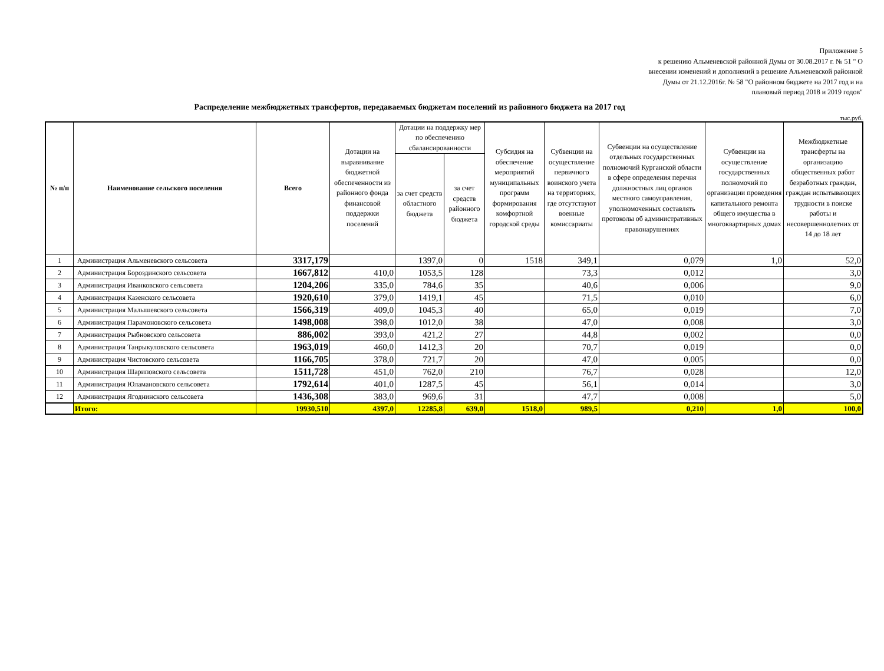Приложение 5
к решению Альменевской районной Думы от 30.08.2017 г. № 51 " О
внесении изменений и дополнений в решение Альменевской районной
Думы от 21.12.2016г. № 58 "О районном бюджете на 2017 год и на
плановый период 2018 и 2019 годов"
Распределение межбюджетных трансфертов, передаваемых бюджетам поселений из районного бюджета на 2017 год
тыс.руб.
| № п/п | Наименование сельского поселения | Всего | Дотации на выравнивание бюджетной обеспеченности из районного фонда финансовой поддержки поселений | Дотации на поддержку мер по обеспечению сбалансированности | | Субсидия на обеспечение мероприятий муниципальных программ формирования комфортной городской среды | Субвенции на осуществление первичного воинского учета на территориях, где отсутствуют военные комиссариаты | Субвенции на осуществление отдельных государственных полномочий Курганской области в сфере определения перечня должностных лиц органов местного самоуправления, уполномоченных составлять протоколы об административных правонарушениях | Субвенции на осуществление государственных полномочий по организации проведения капитального ремонта общего имущества в многоквартирных домах | Межбюджетные трансферты на организацию общественных работ безработных граждан, граждан испытывающих трудности в поиске работы и несовершеннолетних от 14 до 18 лет |
| --- | --- | --- | --- | --- | --- | --- | --- | --- | --- | --- |
| | | | | за счет средств областного бюджета | за счет средств районного бюджета | | | | | |
| 1 | Администрация Альменевского сельсовета | 3317,179 | | 1397,0 | 0 | 1518 | 349,1 | 0,079 | 1,0 | 52,0 |
| 2 | Администрация Бороздинского сельсовета | 1667,812 | 410,0 | 1053,5 | 128 | | 73,3 | 0,012 | | 3,0 |
| 3 | Администрация Иванковского сельсовета | 1204,206 | 335,0 | 784,6 | 35 | | 40,6 | 0,006 | | 9,0 |
| 4 | Администрация Казенского сельсовета | 1920,610 | 379,0 | 1419,1 | 45 | | 71,5 | 0,010 | | 6,0 |
| 5 | Администрация Малышевского сельсовета | 1566,319 | 409,0 | 1045,3 | 40 | | 65,0 | 0,019 | | 7,0 |
| 6 | Администрация Парамоновского сельсовета | 1498,008 | 398,0 | 1012,0 | 38 | | 47,0 | 0,008 | | 3,0 |
| 7 | Администрация Рыбновского сельсовета | 886,002 | 393,0 | 421,2 | 27 | | 44,8 | 0,002 | | 0,0 |
| 8 | Администрация Танрыкуловского сельсовета | 1963,019 | 460,0 | 1412,3 | 20 | | 70,7 | 0,019 | | 0,0 |
| 9 | Администрация Чистовского сельсовета | 1166,705 | 378,0 | 721,7 | 20 | | 47,0 | 0,005 | | 0,0 |
| 10 | Администрация Шариповского сельсовета | 1511,728 | 451,0 | 762,0 | 210 | | 76,7 | 0,028 | | 12,0 |
| 11 | Администрация Юламановского сельсовета | 1792,614 | 401,0 | 1287,5 | 45 | | 56,1 | 0,014 | | 3,0 |
| 12 | Администрация Ягоднинского сельсовета | 1436,308 | 383,0 | 969,6 | 31 | | 47,7 | 0,008 | | 5,0 |
| | Итого: | 19930,510 | 4397,0 | 12285,8 | 639,0 | 1518,0 | 989,5 | 0,210 | 1,0 | 100,0 |